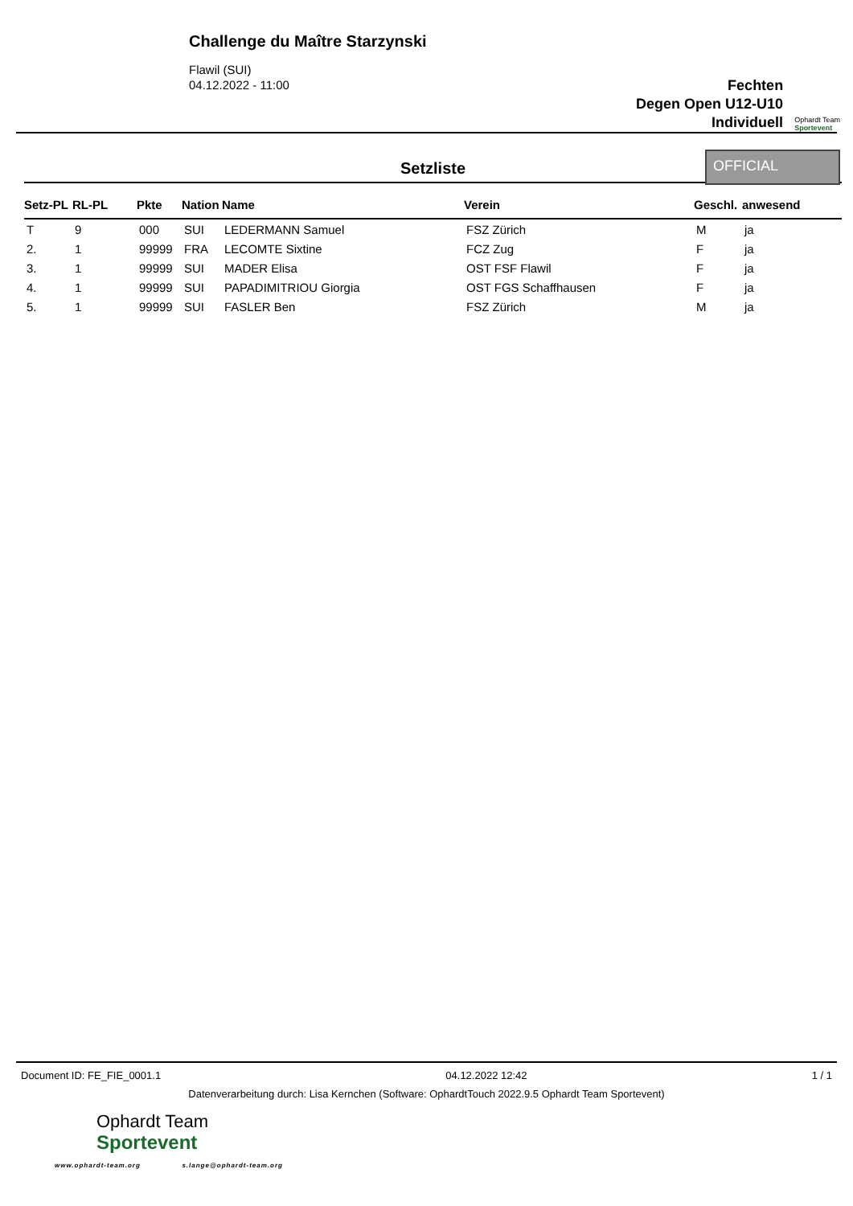Challenge du Maître Starzynski
Flawil (SUI)
04.12.2022 - 11:00
Fechten
Degen Open U12-U10
Individuell
Ophardt Team
Sportevent
Setzliste
OFFICIAL
| Setz-PL | RL-PL | Pkte | Nation | Name | Verein | Geschl. | anwesend |
| --- | --- | --- | --- | --- | --- | --- | --- |
| T | 9 | 000 | SUI | LEDERMANN Samuel | FSZ Zürich | M | ja |
| 2. | 1 | 99999 | FRA | LECOMTE Sixtine | FCZ Zug | F | ja |
| 3. | 1 | 99999 | SUI | MADER Elisa | OST FSF Flawil | F | ja |
| 4. | 1 | 99999 | SUI | PAPADIMITRIOU Giorgia | OST FGS Schaffhausen | F | ja |
| 5. | 1 | 99999 | SUI | FASLER Ben | FSZ Zürich | M | ja |
Document ID: FE_FIE_0001.1 04.12.2022 12:42 1 / 1
Datenverarbeitung durch: Lisa Kernchen (Software: OphardtTouch 2022.9.5 Ophardt Team Sportevent)
Ophardt Team
Sportevent
www.ophardt-team.org s.lange@ophardt-team.org